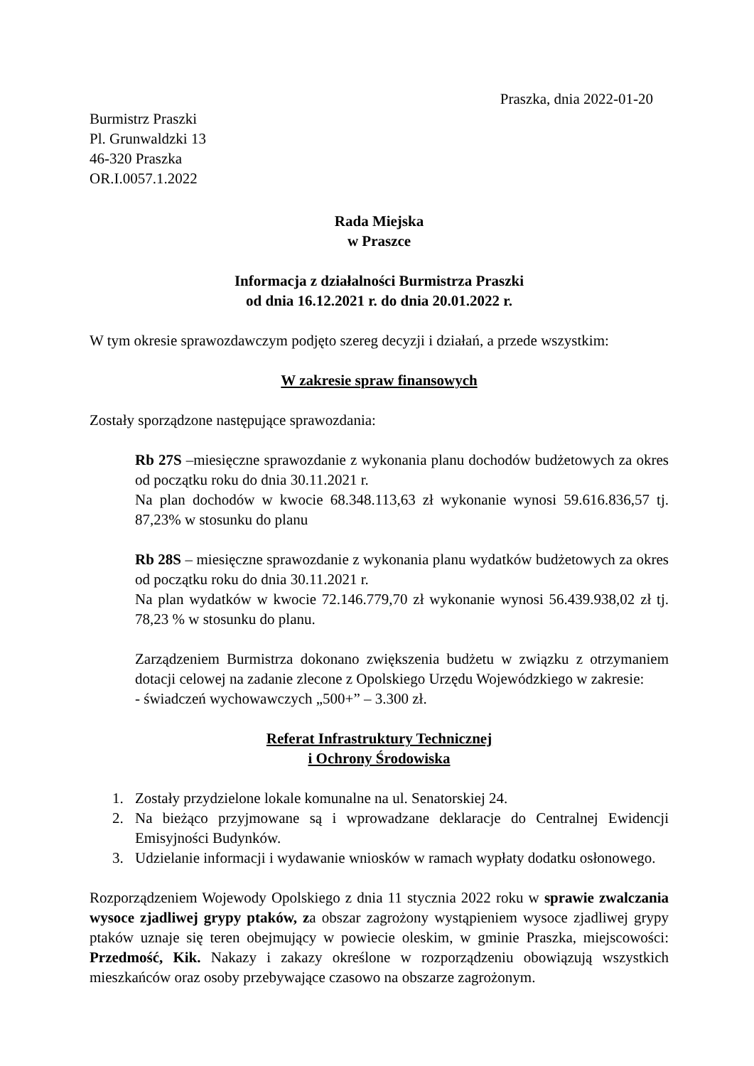Praszka, dnia 2022-01-20
Burmistrz Praszki
Pl. Grunwaldzki 13
46-320 Praszka
OR.I.0057.1.2022
Rada Miejska
w Praszce
Informacja z działalności Burmistrza Praszki
od dnia 16.12.2021 r. do dnia 20.01.2022 r.
W tym okresie sprawozdawczym podjęto szereg decyzji i działań, a przede wszystkim:
W zakresie spraw finansowych
Zostały sporządzone następujące sprawozdania:
Rb 27S –miesięczne sprawozdanie z wykonania planu dochodów budżetowych za okres od początku roku do dnia 30.11.2021 r.
Na plan dochodów w kwocie 68.348.113,63 zł wykonanie wynosi 59.616.836,57 tj. 87,23% w stosunku do planu
Rb 28S – miesięczne sprawozdanie z wykonania planu wydatków budżetowych za okres od początku roku do dnia 30.11.2021 r.
Na plan wydatków w kwocie 72.146.779,70 zł wykonanie wynosi 56.439.938,02 zł tj. 78,23 % w stosunku do planu.
Zarządzeniem Burmistrza dokonano zwiększenia budżetu w związku z otrzymaniem dotacji celowej na zadanie zlecone z Opolskiego Urzędu Wojewódzkiego w zakresie:
- świadczeń wychowawczych „500+” – 3.300 zł.
Referat Infrastruktury Technicznej
i Ochrony Środowiska
1. Zostały przydzielone lokale komunalne na ul. Senatorskiej 24.
2. Na bieżąco przyjmowane są i wprowadzane deklaracje do Centralnej Ewidencji Emisyjności Budynków.
3. Udzielanie informacji i wydawanie wniosków w ramach wypłaty dodatku osłonowego.
Rozporządzeniem Wojewody Opolskiego z dnia 11 stycznia 2022 roku w sprawie zwalczania wysoce zjadliwej grypy ptaków, za obszar zagrożony wystąpieniem wysoce zjadliwej grypy ptaków uznaje się teren obejmujący w powiecie oleskim, w gminie Praszka, miejscowości: Przedmość, Kik. Nakazy i zakazy określone w rozporządzeniu obowiązują wszystkich mieszkańców oraz osoby przebywające czasowo na obszarze zagrożonym.